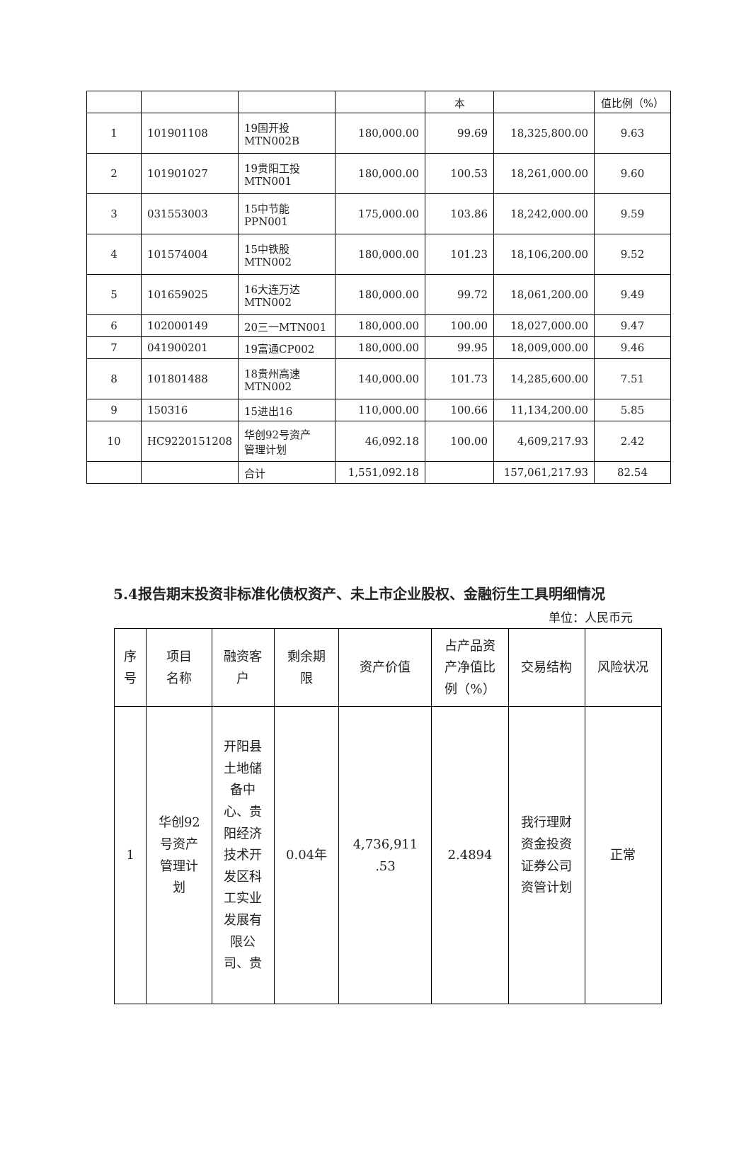| | | | | 本 | | 值比例（%） |
| 1 | 101901108 | 19国开投 MTN002B | 180,000.00 | 99.69 | 18,325,800.00 | 9.63 |
| 2 | 101901027 | 19贵阳工投 MTN001 | 180,000.00 | 100.53 | 18,261,000.00 | 9.60 |
| 3 | 031553003 | 15中节能 PPN001 | 175,000.00 | 103.86 | 18,242,000.00 | 9.59 |
| 4 | 101574004 | 15中铁股 MTN002 | 180,000.00 | 101.23 | 18,106,200.00 | 9.52 |
| 5 | 101659025 | 16大连万达 MTN002 | 180,000.00 | 99.72 | 18,061,200.00 | 9.49 |
| 6 | 102000149 | 20三一MTN001 | 180,000.00 | 100.00 | 18,027,000.00 | 9.47 |
| 7 | 041900201 | 19富通CP002 | 180,000.00 | 99.95 | 18,009,000.00 | 9.46 |
| 8 | 101801488 | 18贵州高速 MTN002 | 140,000.00 | 101.73 | 14,285,600.00 | 7.51 |
| 9 | 150316 | 15进出16 | 110,000.00 | 100.66 | 11,134,200.00 | 5.85 |
| 10 | HC9220151208 | 华创92号资产 管理计划 | 46,092.18 | 100.00 | 4,609,217.93 | 2.42 |
| | | 合计 | 1,551,092.18 | | 157,061,217.93 | 82.54 |
5.4报告期末投资非标准化债权资产、未上市企业股权、金融衍生工具明细情况
单位：人民币元
| 序 号 | 项目 名称 | 融资客 户 | 剩余期 限 | 资产价值 | 占产品资 产净值比 例（%） | 交易结构 | 风险状况 |
| 1 | 华创92 号资产 管理计 划 | 开阳县 土地储 备中 心、贵 阳经济 技术开 发区科 工实业 发展有 限公 司、贵 | 0.04年 | 4,736,911 .53 | 2.4894 | 我行理财 资金投资 证券公司 资管计划 | 正常 |